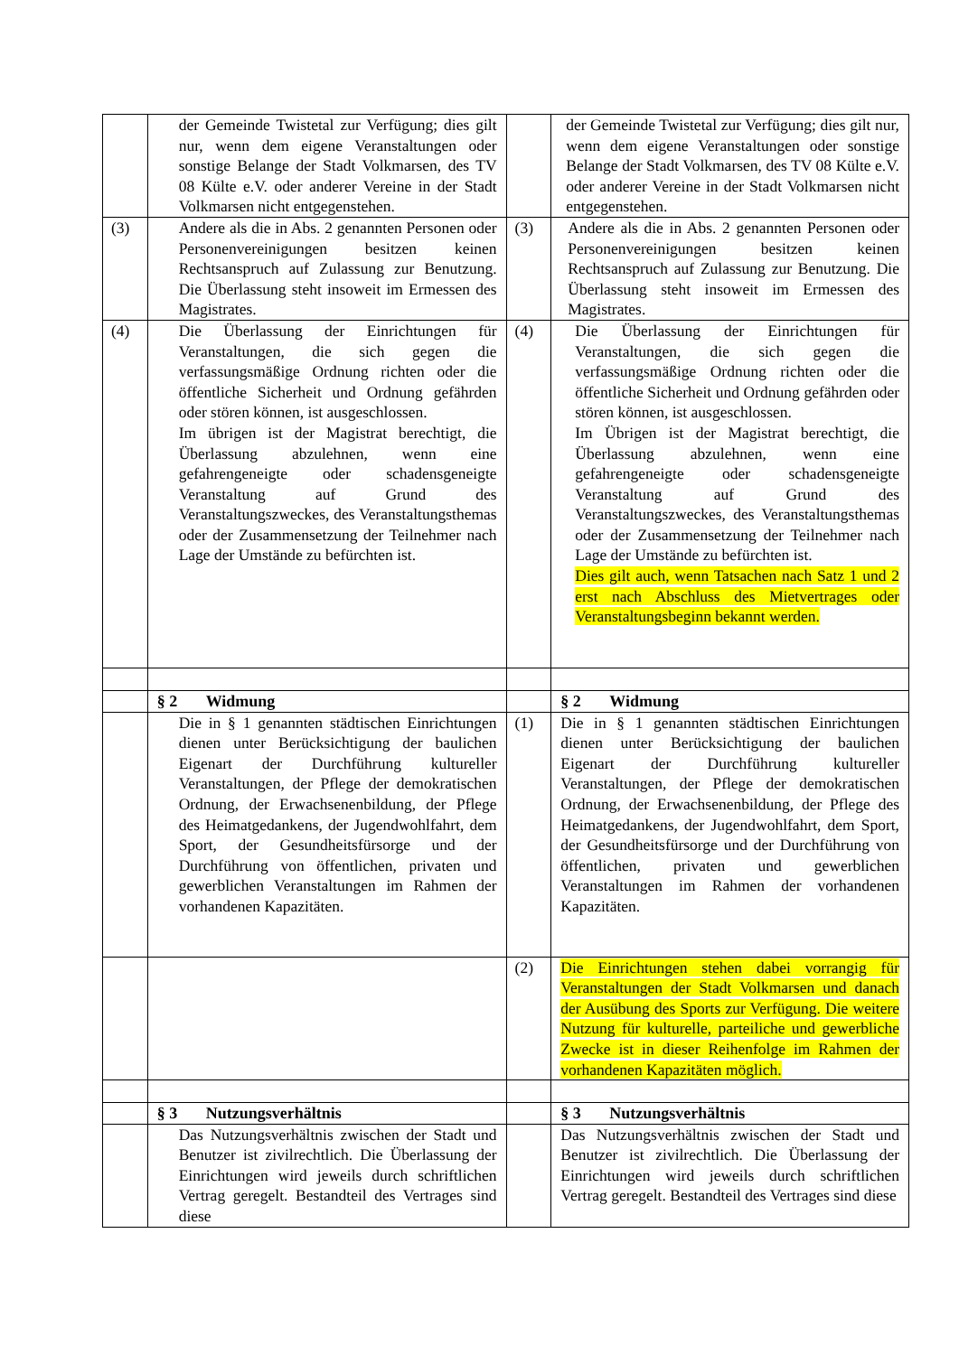| | der Gemeinde Twistetal zur Verfügung; dies gilt nur, wenn dem eigene Veranstaltungen oder sonstige Belange der Stadt Volkmarsen, des TV 08 Külte e.V. oder anderer Vereine in der Stadt Volkmarsen nicht entgegenstehen. | | der Gemeinde Twistetal zur Verfügung; dies gilt nur, wenn dem eigene Veranstaltungen oder sonstige Belange der Stadt Volkmarsen, des TV 08 Külte e.V. oder anderer Vereine in der Stadt Volkmarsen nicht entgegenstehen. |
| (3) | Andere als die in Abs. 2 genannten Personen oder Personenvereinigungen besitzen keinen Rechtsanspruch auf Zulassung zur Benutzung. Die Überlassung steht insoweit im Ermessen des Magistrates. | (3) | Andere als die in Abs. 2 genannten Personen oder Personenvereinigungen besitzen keinen Rechtsanspruch auf Zulassung zur Benutzung. Die Überlassung steht insoweit im Ermessen des Magistrates. |
| (4) | Die Überlassung der Einrichtungen für Veranstaltungen, die sich gegen die verfassungsmäßige Ordnung richten oder die öffentliche Sicherheit und Ordnung gefährden oder stören können, ist ausgeschlossen. Im übrigen ist der Magistrat berechtigt, die Überlassung abzulehnen, wenn eine gefahrengeneigte oder schadensgeneigte Veranstaltung auf Grund des Veranstaltungszweckes, des Veranstaltungsthemas oder der Zusammensetzung der Teilnehmer nach Lage der Umstände zu befürchten ist. | (4) | Die Überlassung der Einrichtungen für Veranstaltungen, die sich gegen die verfassungsmäßige Ordnung richten oder die öffentliche Sicherheit und Ordnung gefährden oder stören können, ist ausgeschlossen. Im Übrigen ist der Magistrat berechtigt, die Überlassung abzulehnen, wenn eine gefahrengeneigte oder schadensgeneigte Veranstaltung auf Grund des Veranstaltungszweckes, des Veranstaltungsthemas oder der Zusammensetzung der Teilnehmer nach Lage der Umstände zu befürchten ist. Dies gilt auch, wenn Tatsachen nach Satz 1 und 2 erst nach Abschluss des Mietvertrages oder Veranstaltungsbeginn bekannt werden. |
| | § 2 Widmung | | § 2 Widmung |
| | Die in § 1 genannten städtischen Einrichtungen dienen unter Berücksichtigung der baulichen Eigenart der Durchführung kultureller Veranstaltungen, der Pflege der demokratischen Ordnung, der Erwachsenenbildung, der Pflege des Heimatgedankens, der Jugendwohlfahrt, dem Sport, der Gesundheitsfürsorge und der Durchführung von öffentlichen, privaten und gewerblichen Veranstaltungen im Rahmen der vorhandenen Kapazitäten. | (1) | Die in § 1 genannten städtischen Einrichtungen dienen unter Berücksichtigung der baulichen Eigenart der Durchführung kultureller Veranstaltungen, der Pflege der demokratischen Ordnung, der Erwachsenenbildung, der Pflege des Heimatgedankens, der Jugendwohlfahrt, dem Sport, der Gesundheitsfürsorge und der Durchführung von öffentlichen, privaten und gewerblichen Veranstaltungen im Rahmen der vorhandenen Kapazitäten. |
| | | (2) | Die Einrichtungen stehen dabei vorrangig für Veranstaltungen der Stadt Volkmarsen und danach der Ausübung des Sports zur Verfügung. Die weitere Nutzung für kulturelle, parteiliche und gewerbliche Zwecke ist in dieser Reihenfolge im Rahmen der vorhandenen Kapazitäten möglich. |
| | § 3 Nutzungsverhältnis | | § 3 Nutzungsverhältnis |
| | Das Nutzungsverhältnis zwischen der Stadt und Benutzer ist zivilrechtlich. Die Überlassung der Einrichtungen wird jeweils durch schriftlichen Vertrag geregelt. Bestandteil des Vertrages sind diese | | Das Nutzungsverhältnis zwischen der Stadt und Benutzer ist zivilrechtlich. Die Überlassung der Einrichtungen wird jeweils durch schriftlichen Vertrag geregelt. Bestandteil des Vertrages sind diese |